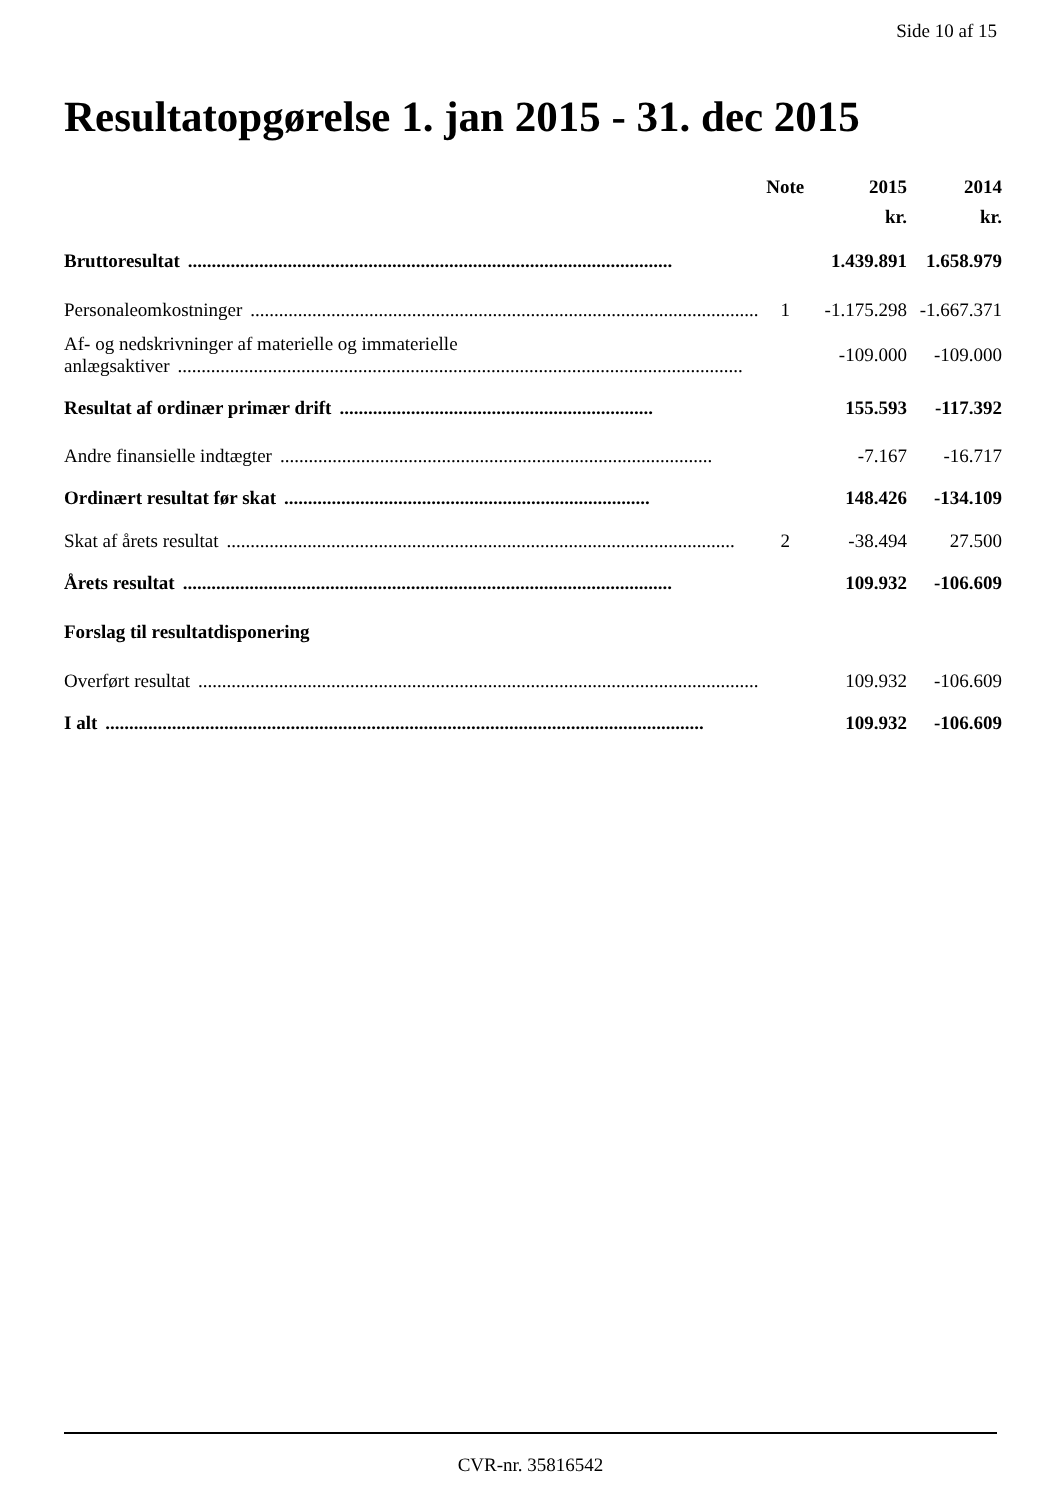Side 10 af 15
Resultatopgørelse 1. jan 2015 - 31. dec 2015
| | Note | 2015 | 2014 |
| --- | --- | --- | --- |
| | | kr. | kr. |
| Bruttoresultat ...................................................................................................... | | 1.439.891 | 1.658.979 |
| Personaleomkostninger ........................................................................................................... | 1 | -1.175.298 | -1.667.371 |
| Af- og nedskrivninger af materielle og immaterielle anlægsaktiver ....................................................................................................................... | | -109.000 | -109.000 |
| Resultat af ordinær primær drift .................................................................. | | 155.593 | -117.392 |
| Andre finansielle indtægter ........................................................................................... | | -7.167 | -16.717 |
| Ordinært resultat før skat ............................................................................. | | 148.426 | -134.109 |
| Skat af årets resultat ........................................................................................................... | 2 | -38.494 | 27.500 |
| Årets resultat ....................................................................................................... | | 109.932 | -106.609 |
| Forslag til resultatdisponering | | | |
| Overført resultat ....................................................................................................................... | | 109.932 | -106.609 |
| I alt .............................................................................................................................. | | 109.932 | -106.609 |
CVR-nr. 35816542